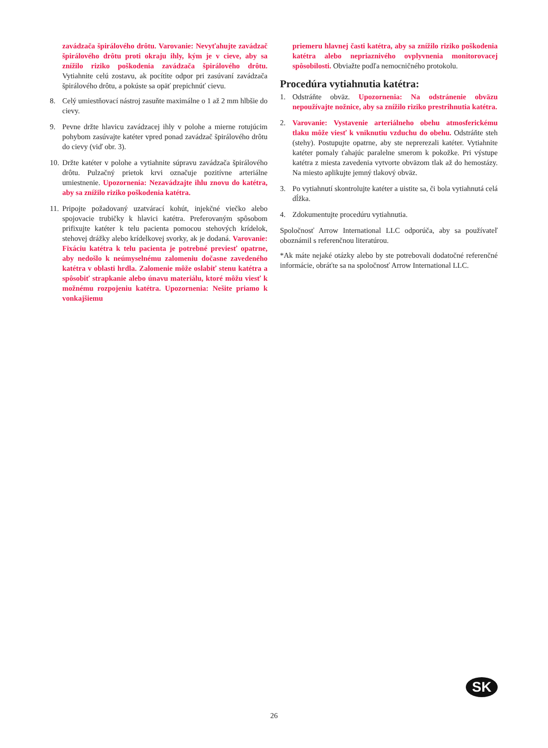zavádzača špirálového drôtu. Varovanie: Nevyťahujte zavádzač špirálového drôtu proti okraju ihly, kým je v cieve, aby sa znížilo riziko poškodenia zavádzača špirálového drôtu. Vytiahnite celú zostavu, ak pocítite odpor pri zasúvaní zavádzača špirálového drôtu, a pokúste sa opäť prepichnúť cievu.
8. Celý umiestňovací nástroj zasuňte maximálne o 1 až 2 mm hlbšie do cievy.
9. Pevne držte hlavicu zavádzacej ihly v polohe a mierne rotujúcim pohybom zasúvajte katéter vpred ponad zavádzač špirálového drôtu do cievy (viď obr. 3).
10.
Držte katéter v polohe a vytiahnite súpravu zavádzača špirálového drôtu. Pulzačný prietok krvi označuje pozitívne arteriálne umiestnenie. Upozornenia: Nezavádzajte ihlu znovu do katétra, aby sa znížilo riziko poškodenia katétra.
11.
Pripojte požadovaný uzatvárací kohút, injekčné viečko alebo spojovacie trubičky k hlavici katétra. Preferovaným spôsobom prifixujte katéter k telu pacienta pomocou stehových krídelok, stehovej drážky alebo krídelkovej svorky, ak je dodaná. Varovanie: Fixáciu katétra k telu pacienta je potrebné previesť opatrne, aby nedošlo k neúmyselnému zalomeniu dočasne zavedeného katétra v oblasti hrdla. Zalomenie môže oslabiť stenu katétra a spôsobiť strapkanie alebo únavu materiálu, ktoré môžu viesť k možnému rozpojeniu katétra. Upozornenia: Nešite priamo k vonkajšiemu
priemeru hlavnej časti katétra, aby sa znížilo riziko poškodenia katétra alebo nepriaznivého ovplyvnenia monitorovacej spôsobilosti. Obviažte podľa nemocničného protokolu.
Procedúra vytiahnutia katétra:
1. Odstráňte obväz. Upozornenia: Na odstránenie obväzu nepoužívajte nožnice, aby sa znížilo riziko prestrihnutia katétra.
2. Varovanie: Vystavenie arteriálneho obehu atmosferickému tlaku môže viesť k vniknutiu vzduchu do obehu. Odstráňte steh (stehy). Postupujte opatrne, aby ste neprerezali katéter. Vytiahnite katéter pomaly ťahajúc paralelne smerom k pokožke. Pri výstupe katétra z miesta zavedenia vytvorte obväzom tlak až do hemostázy. Na miesto aplikujte jemný tlakový obväz.
3. Po vytiahnutí skontrolujte katéter a uistite sa, či bola vytiahnutá celá dĺžka.
4. Zdokumentujte procedúru vytiahnutia.
Spoločnosť Arrow International LLC odporúča, aby sa používateľ oboznámil s referenčnou literatúrou.
*Ak máte nejaké otázky alebo by ste potrebovali dodatočné referenčné informácie, obráťte sa na spoločnosť Arrow International LLC.
SK
26